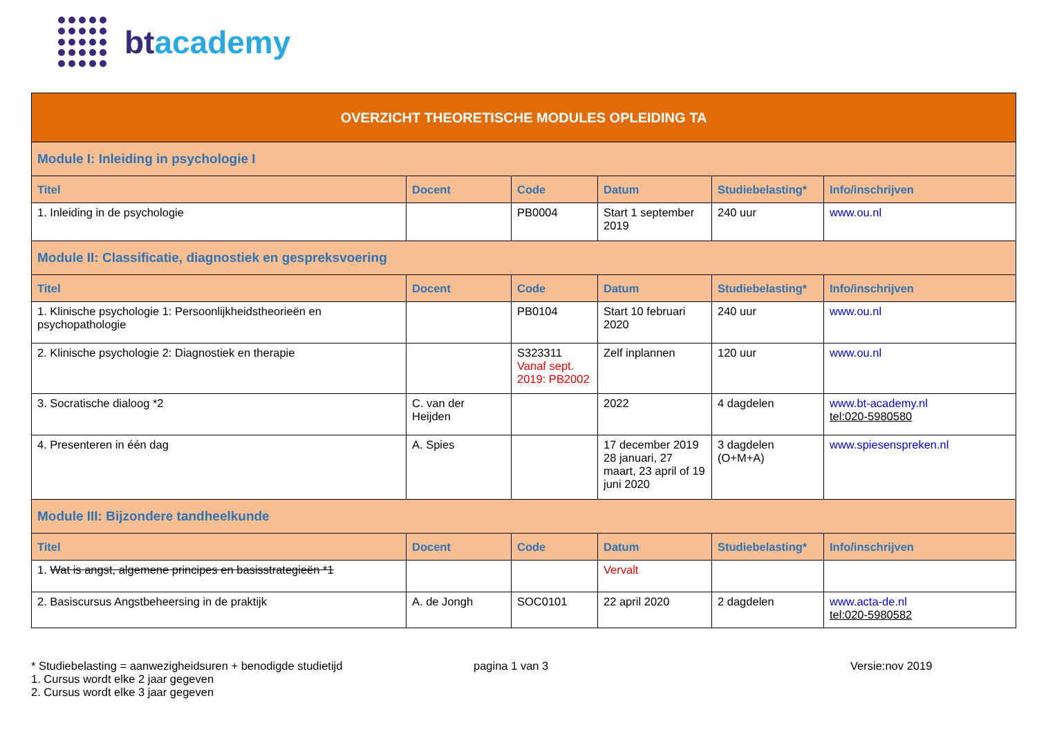bt academy
| OVERZICHT THEORETISCHE MODULES OPLEIDING TA | | | | | |
| Module I: Inleiding in psychologie I | | | | | |
| Titel | Docent | Code | Datum | Studiebelasting* | Info/inschrijven |
| 1. Inleiding in de psychologie | | PB0004 | Start 1 september 2019 | 240 uur | www.ou.nl |
| Module II: Classificatie, diagnostiek en gespreksvoering | | | | | |
| Titel | Docent | Code | Datum | Studiebelasting* | Info/inschrijven |
| 1. Klinische psychologie 1: Persoonlijkheidstheorieën en psychopathologie | | PB0104 | Start 10 februari 2020 | 240 uur | www.ou.nl |
| 2. Klinische psychologie 2: Diagnostiek en therapie | | S323311 Vanaf sept. 2019: PB2002 | Zelf inplannen | 120 uur | www.ou.nl |
| 3. Socratische dialoog *2 | C. van der Heijden | | 2022 | 4 dagdelen | www.bt-academy.nl tel:020-5980580 |
| 4. Presenteren in één dag | A. Spies | | 17 december 2019 28 januari, 27 maart, 23 april of 19 juni 2020 | 3 dagdelen (O+M+A) | www.spiesenspreken.nl |
| Module III: Bijzondere tandheelkunde | | | | | |
| Titel | Docent | Code | Datum | Studiebelasting* | Info/inschrijven |
| 1. Wat is angst, algemene principes en basisstrategieën *1 | | | Vervalt | | |
| 2. Basiscursus Angstbeheersing in de praktijk | A. de Jongh | SOC0101 | 22 april 2020 | 2 dagdelen | www.acta-de.nl tel:020-5980582 |
* Studiebelasting = aanwezigheidsuren + benodigde studietijd
1. Cursus wordt elke 2 jaar gegeven
2. Cursus wordt elke 3 jaar gegeven
pagina 1 van 3 Versie:nov 2019